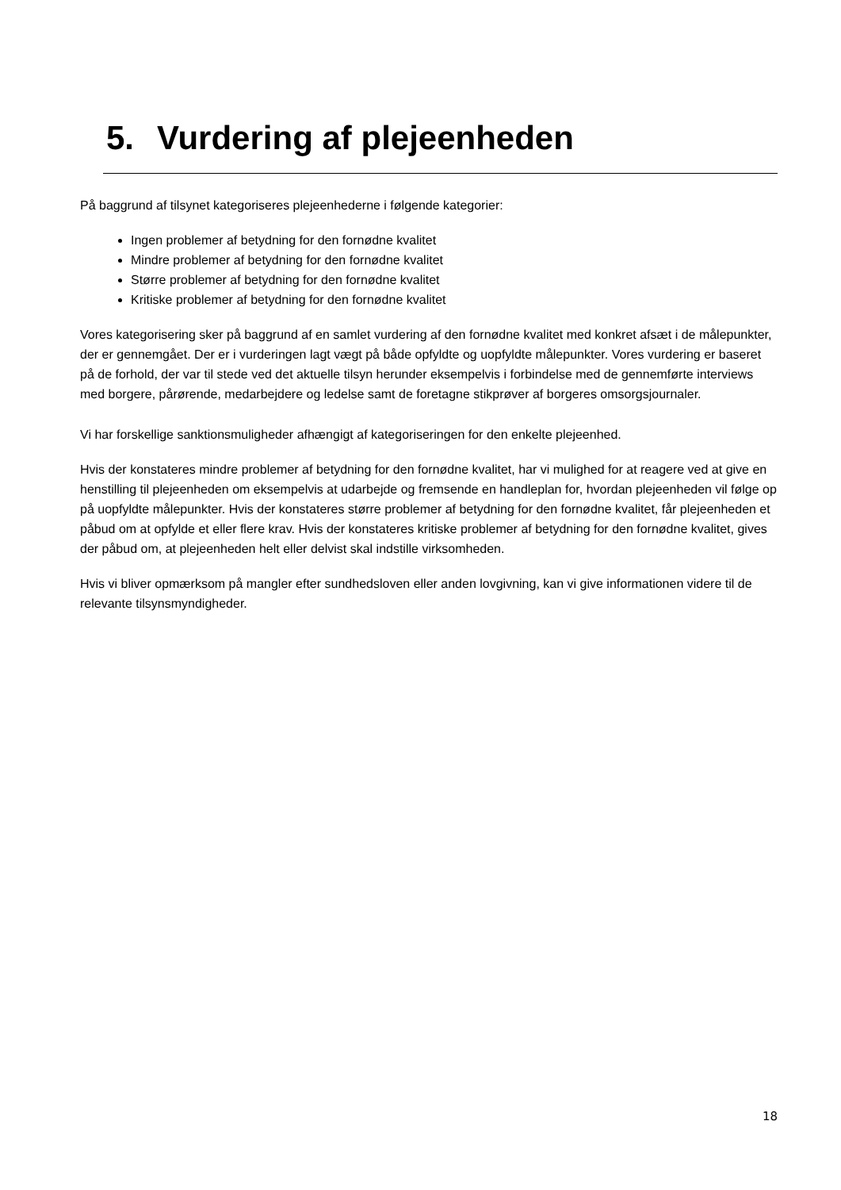5. Vurdering af plejeenheden
På baggrund af tilsynet kategoriseres plejeenhederne i følgende kategorier:
Ingen problemer af betydning for den fornødne kvalitet
Mindre problemer af betydning for den fornødne kvalitet
Større problemer af betydning for den fornødne kvalitet
Kritiske problemer af betydning for den fornødne kvalitet
Vores kategorisering sker på baggrund af en samlet vurdering af den fornødne kvalitet med konkret afsæt i de målepunkter, der er gennemgået. Der er i vurderingen lagt vægt på både opfyldte og uopfyldte målepunkter. Vores vurdering er baseret på de forhold, der var til stede ved det aktuelle tilsyn herunder eksempelvis i forbindelse med de gennemførte interviews med borgere, pårørende, medarbejdere og ledelse samt de foretagne stikprøver af borgeres omsorgsjournaler.
Vi har forskellige sanktionsmuligheder afhængigt af kategoriseringen for den enkelte plejeenhed.
Hvis der konstateres mindre problemer af betydning for den fornødne kvalitet, har vi mulighed for at reagere ved at give en henstilling til plejeenheden om eksempelvis at udarbejde og fremsende en handleplan for, hvordan plejeenheden vil følge op på uopfyldte målepunkter. Hvis der konstateres større problemer af betydning for den fornødne kvalitet, får plejeenheden et påbud om at opfylde et eller flere krav. Hvis der konstateres kritiske problemer af betydning for den fornødne kvalitet, gives der påbud om, at plejeenheden helt eller delvist skal indstille virksomheden.
Hvis vi bliver opmærksom på mangler efter sundhedsloven eller anden lovgivning, kan vi give informationen videre til de relevante tilsynsmyndigheder.
18